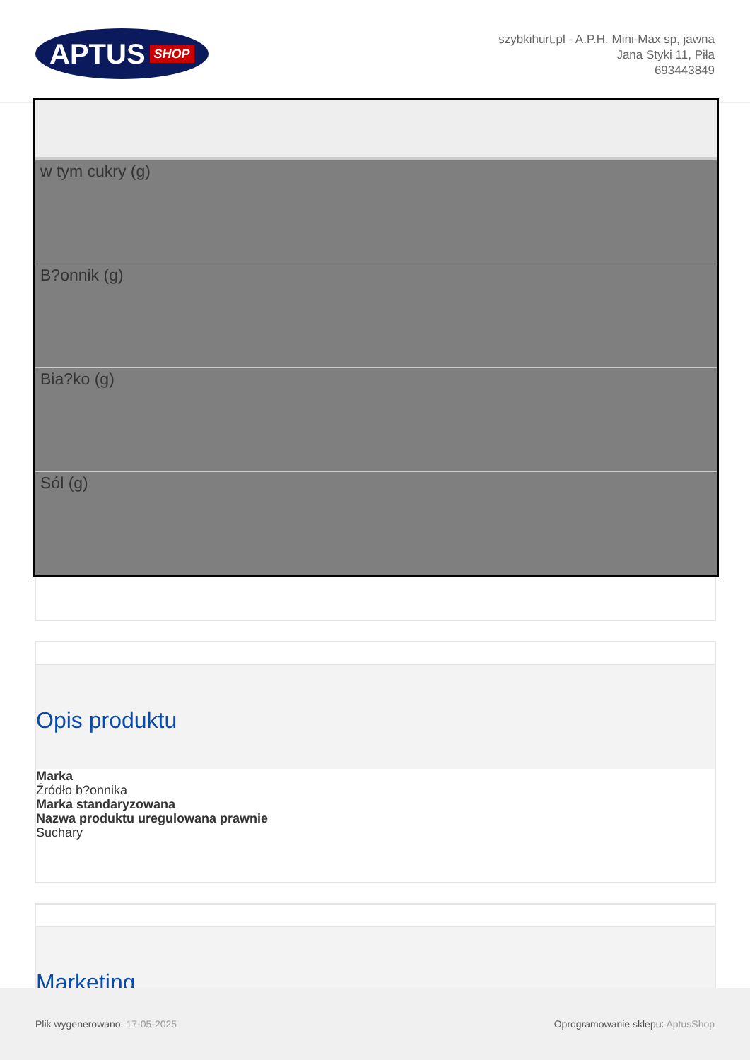APTUS SHOP
szybkihurt.pl - A.P.H. Mini-Max sp, jawna
Jana Styki 11, Piła
693443849
| w tym cukry (g) |
| B?onnik (g) |
| Bia?ko (g) |
| Sól (g) |
Opis produktu
Marka
Źródło b?onnika
Marka standaryzowana
Nazwa produktu uregulowana prawnie
Suchary
Marketing
Plik wygenerowano: 17-05-2025
Oprogramowanie sklepu: AptusShop